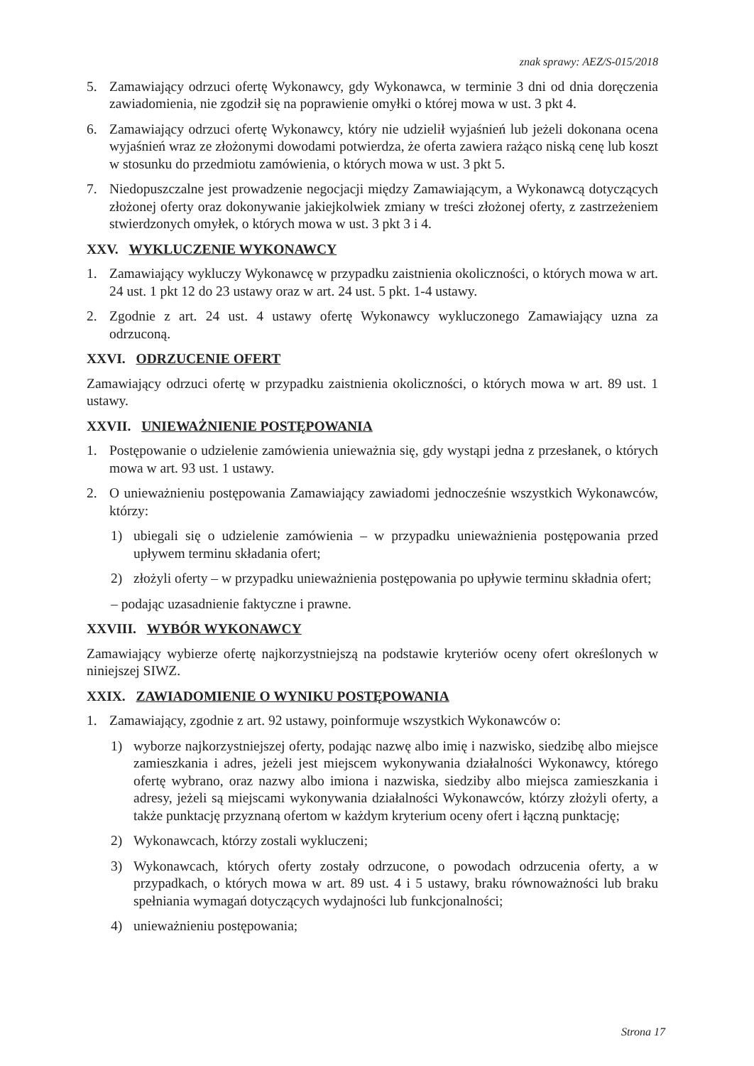znak sprawy: AEZ/S-015/2018
5. Zamawiający odrzuci ofertę Wykonawcy, gdy Wykonawca, w terminie 3 dni od dnia doręczenia zawiadomienia, nie zgodził się na poprawienie omyłki o której mowa w ust. 3 pkt 4.
6. Zamawiający odrzuci ofertę Wykonawcy, który nie udzielił wyjaśnień lub jeżeli dokonana ocena wyjaśnień wraz ze złożonymi dowodami potwierdza, że oferta zawiera rażąco niską cenę lub koszt w stosunku do przedmiotu zamówienia, o których mowa w ust. 3 pkt 5.
7. Niedopuszczalne jest prowadzenie negocjacji między Zamawiającym, a Wykonawcą dotyczących złożonej oferty oraz dokonywanie jakiejkolwiek zmiany w treści złożonej oferty, z zastrzeżeniem stwierdzonych omyłek, o których mowa w ust. 3 pkt 3 i 4.
XXV. WYKLUCZENIE WYKONAWCY
1. Zamawiający wykluczy Wykonawcę w przypadku zaistnienia okoliczności, o których mowa w art. 24 ust. 1 pkt 12 do 23 ustawy oraz w art. 24 ust. 5 pkt. 1-4 ustawy.
2. Zgodnie z art. 24 ust. 4 ustawy ofertę Wykonawcy wykluczonego Zamawiający uzna za odrzuconą.
XXVI. ODRZUCENIE OFERT
Zamawiający odrzuci ofertę w przypadku zaistnienia okoliczności, o których mowa w art. 89 ust. 1 ustawy.
XXVII. UNIEWAŻNIENIE POSTĘPOWANIA
1. Postępowanie o udzielenie zamówienia unieważnia się, gdy wystąpi jedna z przesłanek, o których mowa w art. 93 ust. 1 ustawy.
2. O unieważnieniu postępowania Zamawiający zawiadomi jednocześnie wszystkich Wykonawców, którzy:
1) ubiegali się o udzielenie zamówienia – w przypadku unieważnienia postępowania przed upływem terminu składania ofert;
2) złożyli oferty – w przypadku unieważnienia postępowania po upływie terminu składnia ofert;
– podając uzasadnienie faktyczne i prawne.
XXVIII. WYBÓR WYKONAWCY
Zamawiający wybierze ofertę najkorzystniejszą na podstawie kryteriów oceny ofert określonych w niniejszej SIWZ.
XXIX. ZAWIADOMIENIE O WYNIKU POSTĘPOWANIA
1. Zamawiający, zgodnie z art. 92 ustawy, poinformuje wszystkich Wykonawców o:
1) wyborze najkorzystniejszej oferty, podając nazwę albo imię i nazwisko, siedzibę albo miejsce zamieszkania i adres, jeżeli jest miejscem wykonywania działalności Wykonawcy, którego ofertę wybrano, oraz nazwy albo imiona i nazwiska, siedziby albo miejsca zamieszkania i adresy, jeżeli są miejscami wykonywania działalności Wykonawców, którzy złożyli oferty, a także punktację przyznaną ofertom w każdym kryterium oceny ofert i łączną punktację;
2) Wykonawcach, którzy zostali wykluczeni;
3) Wykonawcach, których oferty zostały odrzucone, o powodach odrzucenia oferty, a w przypadkach, o których mowa w art. 89 ust. 4 i 5 ustawy, braku równoważności lub braku spełniania wymagań dotyczących wydajności lub funkcjonalności;
4) unieważnieniu postępowania;
Strona 17